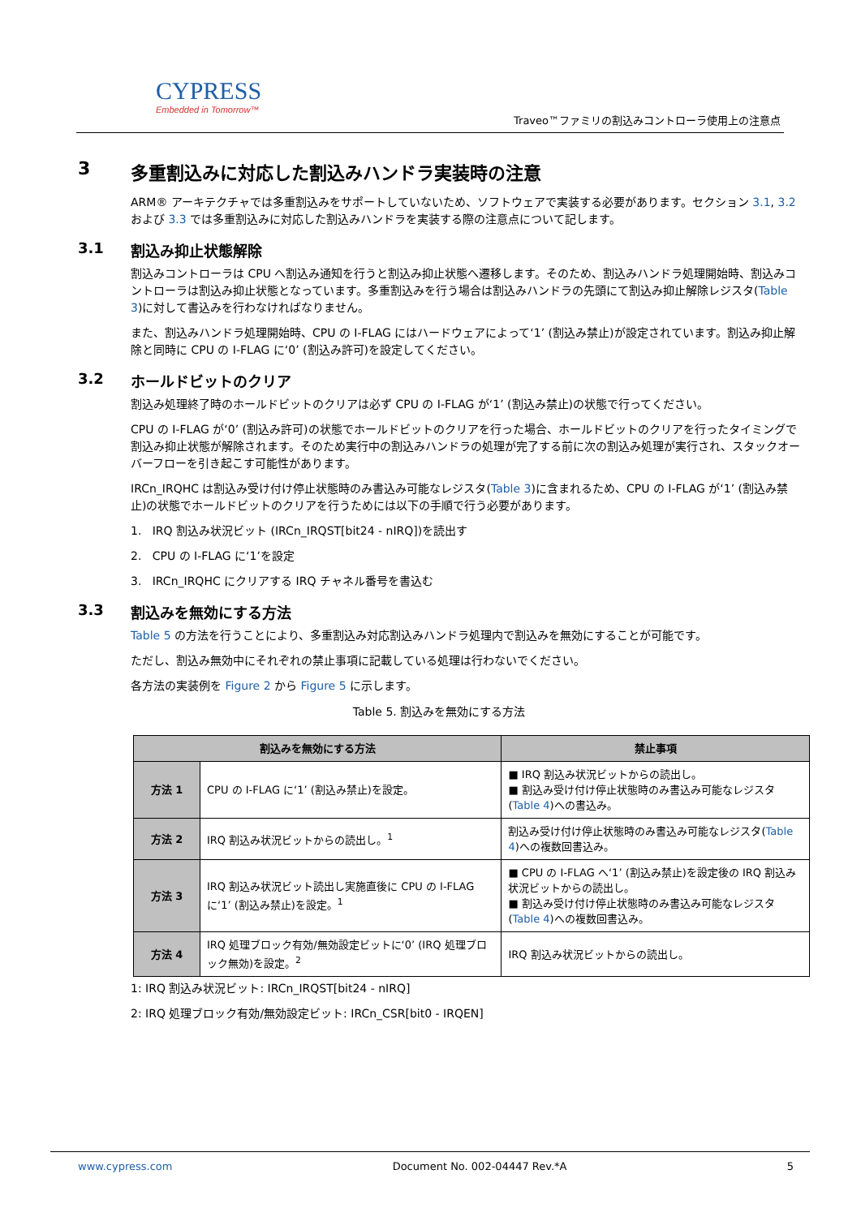CYPRESS
Embedded in Tomorrow™
Traveo™ファミリの割込みコントローラ使用上の注意点
3 多重割込みに対応した割込みハンドラ実装時の注意
ARM® アーキテクチャでは多重割込みをサポートしていないため、ソフトウェアで実装する必要があります。セクション 3.1, 3.2 および 3.3 では多重割込みに対応した割込みハンドラを実装する際の注意点について記します。
3.1 割込み抑止状態解除
割込みコントローラは CPU へ割込み通知を行うと割込み抑止状態へ遷移します。そのため、割込みハンドラ処理開始時、割込みコントローラは割込み抑止状態となっています。多重割込みを行う場合は割込みハンドラの先頭にて割込み抑止解除レジスタ(Table 3)に対して書込みを行わなければなりません。
また、割込みハンドラ処理開始時、CPU の I-FLAG にはハードウェアによって‘1’ (割込み禁止)が設定されています。割込み抑止解除と同時に CPU の I-FLAG に‘0’ (割込み許可)を設定してください。
3.2 ホールドビットのクリア
割込み処理終了時のホールドビットのクリアは必ず CPU の I-FLAG が‘1’ (割込み禁止)の状態で行ってください。
CPU の I-FLAG が‘0’ (割込み許可)の状態でホールドビットのクリアを行った場合、ホールドビットのクリアを行ったタイミングで割込み抑止状態が解除されます。そのため実行中の割込みハンドラの処理が完了する前に次の割込み処理が実行され、スタックオーバーフローを引き起こす可能性があります。
IRCn_IRQHC は割込み受け付け停止状態時のみ書込み可能なレジスタ(Table 3)に含まれるため、CPU の I-FLAG が‘1’ (割込み禁止)の状態でホールドビットのクリアを行うためには以下の手順で行う必要があります。
1. IRQ 割込み状況ビット (IRCn_IRQST[bit24 - nIRQ])を読出す
2. CPU の I-FLAG に‘1’を設定
3. IRCn_IRQHC にクリアする IRQ チャネル番号を書込む
3.3 割込みを無効にする方法
Table 5 の方法を行うことにより、多重割込み対応割込みハンドラ処理内で割込みを無効にすることが可能です。
ただし、割込み無効中にそれぞれの禁止事項に記載している処理は行わないでください。
各方法の実装例を Figure 2 から Figure 5 に示します。
Table 5. 割込みを無効にする方法
| 割込みを無効にする方法 | | 禁止事項 |
| --- | --- | --- |
| 方法 1 | CPU の I-FLAG に‘1’ (割込み禁止)を設定。 | ■ IRQ 割込み状況ビットからの読出し。 ■ 割込み受け付け停止状態時のみ書込み可能なレジスタ( Table 4 )への書込み。 |
| 方法 2 | IRQ 割込み状況ビットからの読出し。<sup>1</sup> | 割込み受け付け停止状態時のみ書込み可能なレジスタ( Table 4 )への複数回書込み。 |
| 方法 3 | IRQ 割込み状況ビット読出し実施直後に CPU の I-FLAG に‘1’ (割込み禁止)を設定。<sup>1</sup> | ■ CPU の I-FLAG へ‘1’ (割込み禁止)を設定後の IRQ 割込み状況ビットからの読出し。 ■ 割込み受け付け停止状態時のみ書込み可能なレジスタ( Table 4 )への複数回書込み。 |
| 方法 4 | IRQ 処理ブロック有効/無効設定ビットに‘0’ (IRQ 処理ブロック無効)を設定。<sup>2</sup> | IRQ 割込み状況ビットからの読出し。 |
1: IRQ 割込み状況ビット: IRCn_IRQST[bit24 - nIRQ]
2: IRQ 処理ブロック有効/無効設定ビット: IRCn_CSR[bit0 - IRQEN]
www.cypress.com Document No. 002-04447 Rev.*A 5